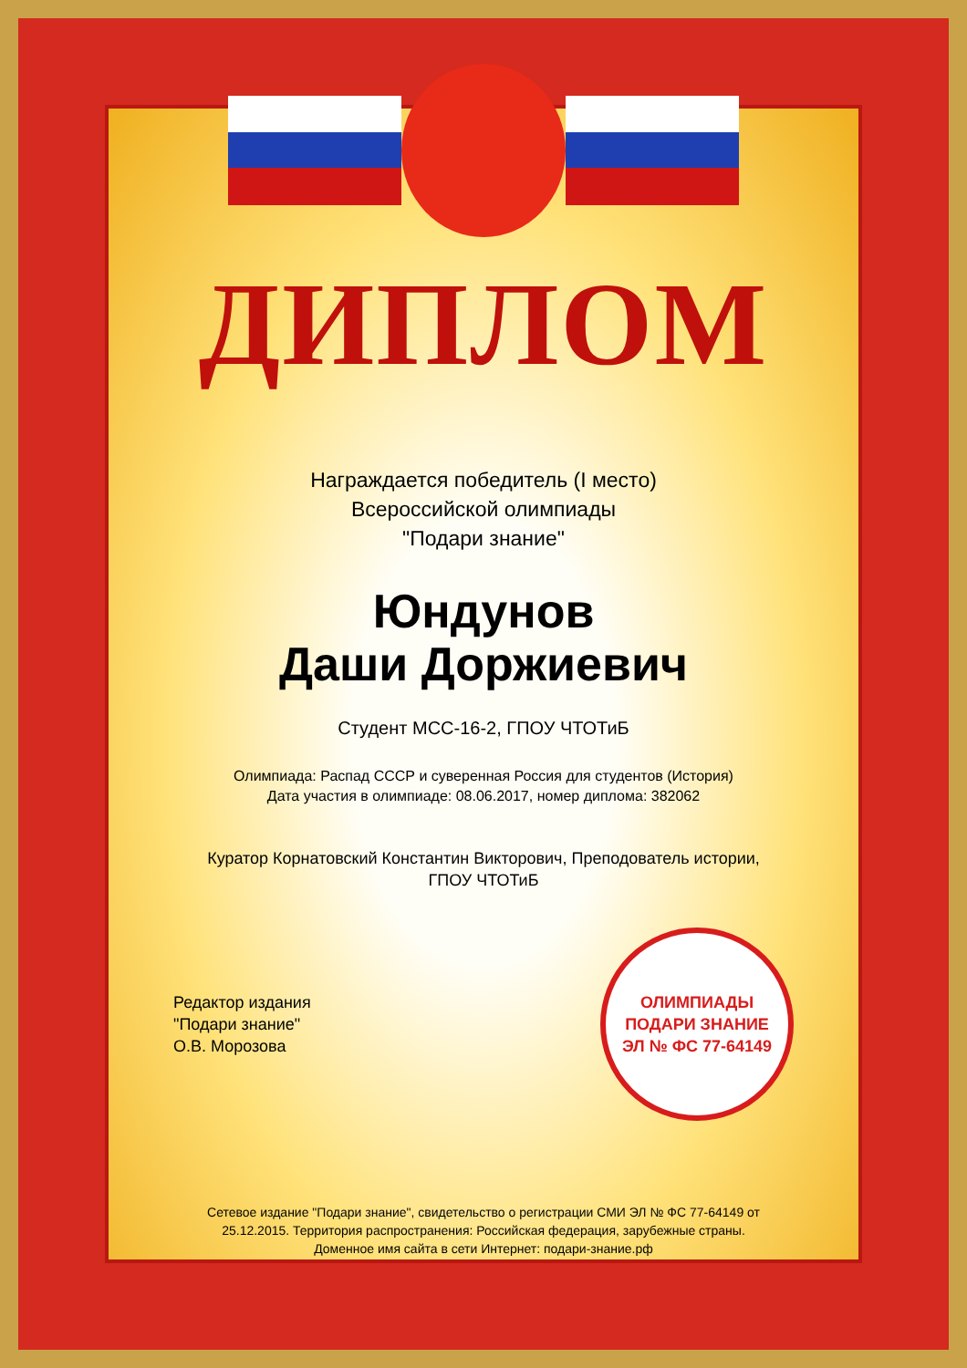ДИПЛОМ
Награждается победитель (I место)
Всероссийской олимпиады
"Подари знание"
Юндунов
Даши Доржиевич
Студент МСС-16-2, ГПОУ ЧТОТиБ
Олимпиада: Распад СССР и суверенная Россия для студентов (История)
Дата участия в олимпиаде: 08.06.2017, номер диплома: 382062
Куратор Корнатовский Константин Викторович, Преподователь истории,
ГПОУ ЧТОТиБ
Редактор издания
"Подари знание"
О.В. Морозова
ОЛИМПИАДЫ
ПОДАРИ ЗНАНИЕ
ЭЛ № ФС 77-64149
Сетевое издание "Подари знание", свидетельство о регистрации СМИ ЭЛ № ФС 77-64149 от
25.12.2015. Территория распространения: Российская федерация, зарубежные страны.
Доменное имя сайта в сети Интернет: подари-знание.рф